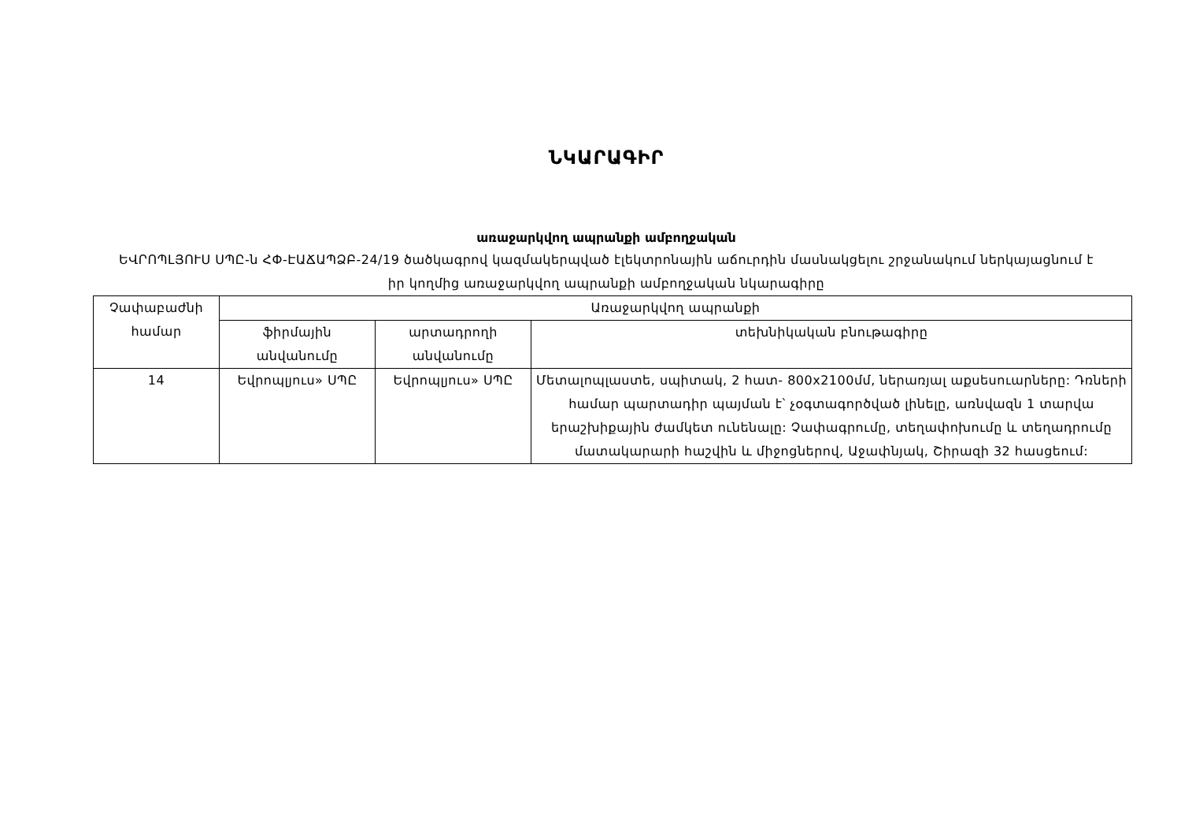ՆԿԱՐԱԳԻՐ
առաջարկվող ապրանքի ամբողջական
ԵՎՐՈՊԼՅՈՒՍ ՍՊԸ-ն ՀՓ-ԷԱՃԱՊՁԲ-24/19 ծածկագրով կազմակերպված էլեկտրոնային աճուրդին մասնակցելու շրջանակում ներկայացնում է իր կողմից առաջարկվող ապրանքի ամբողջական նկարագիրը
| Չափաբաժնի համար | Առաջարկվող ապրանքի | | |
| --- | --- | --- | --- |
| | ֆիրմային անվանումը | արտադրողի անվանումը | տեխնիկական բնութագիրը |
| 14 | Եվրոպլյուս» ՍՊԸ | Եվրոպլյուս» ՍՊԸ | Մետալոպլաստե, սպիտակ, 2 հատ- 800x2100մմ, ներառյալ աքսեսուարները: Դռների համար պարտադիր պայման է՝ չօգտագործված լինելը, առնվազն 1 տարվա երաշխիքային ժամկետ ունենալը: Չափագրումը, տեղափոխումը և տեղադրումը մատակարարի հաշվին և միջոցներով, Աջափնյակ, Շիրազի 32 հասցեում: |